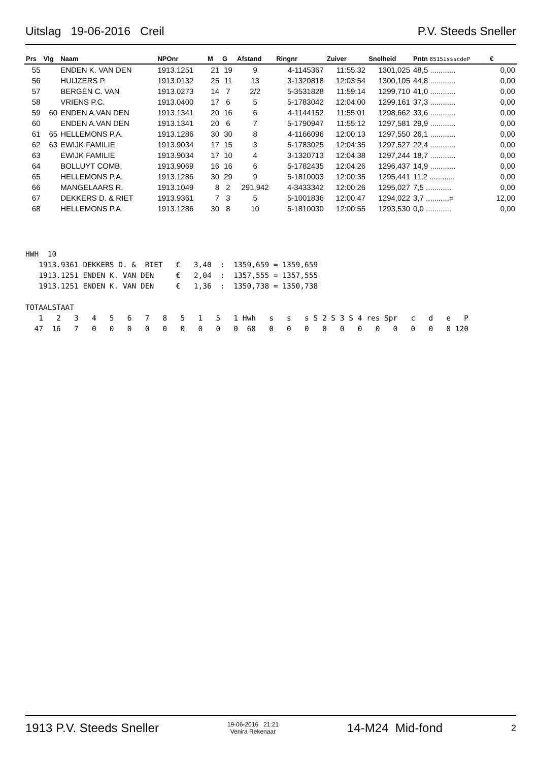Uitslag 19-06-2016 Creil P.V. Steeds Sneller
| Prs | Vlg | Naam | NPOnr | M | G | Afstand | Ringnr | Zuiver | Snelheid | Pntn 85151ssscdeP | € |
| --- | --- | --- | --- | --- | --- | --- | --- | --- | --- | --- | --- |
| 55 | | ENDEN K. VAN DEN | 1913.1251 | 21 | 19 | 9 | 4-1145367 | 11:55:32 | 1301,025 | 48,5 ............ | 0,00 |
| 56 | | HUIJZERS P. | 1913.0132 | 25 | 11 | 13 | 3-1320818 | 12:03:54 | 1300,105 | 44,8 ............ | 0,00 |
| 57 | | BERGEN C. VAN | 1913.0273 | 14 | 7 | 2/2 | 5-3531828 | 11:59:14 | 1299,710 | 41,0 ............ | 0,00 |
| 58 | | VRIENS P.C. | 1913.0400 | 17 | 6 | 5 | 5-1783042 | 12:04:00 | 1299,161 | 37,3 ............ | 0,00 |
| 59 | 60 | ENDEN A.VAN DEN | 1913.1341 | 20 | 16 | 6 | 4-1144152 | 11:55:01 | 1298,662 | 33,6 ............ | 0,00 |
| 60 | | ENDEN A.VAN DEN | 1913.1341 | 20 | 6 | 7 | 5-1790947 | 11:55:12 | 1297,581 | 29,9 ............ | 0,00 |
| 61 | 65 | HELLEMONS P.A. | 1913.1286 | 30 | 30 | 8 | 4-1166096 | 12:00:13 | 1297,550 | 26,1 ............ | 0,00 |
| 62 | 63 | EWIJK FAMILIE | 1913.9034 | 17 | 15 | 3 | 5-1783025 | 12:04:35 | 1297,527 | 22,4 ............ | 0,00 |
| 63 | | EWIJK FAMILIE | 1913.9034 | 17 | 10 | 4 | 3-1320713 | 12:04:38 | 1297,244 | 18,7 ............ | 0,00 |
| 64 | | BOLLUYT COMB. | 1913.9069 | 16 | 16 | 6 | 5-1782435 | 12:04:26 | 1296,437 | 14,9 ............ | 0,00 |
| 65 | | HELLEMONS P.A. | 1913.1286 | 30 | 29 | 9 | 5-1810003 | 12:00:35 | 1295,441 | 11,2 ............ | 0,00 |
| 66 | | MANGELAARS R. | 1913.1049 | 8 | 2 | 291,942 | 4-3433342 | 12:00:26 | 1295,027 | 7,5 ............ | 0,00 |
| 67 | | DEKKERS D. & RIET | 1913.9361 | 7 | 3 | 5 | 5-1001836 | 12:00:47 | 1294,022 | 3,7 ...........= | 12,00 |
| 68 | | HELLEMONS P.A. | 1913.1286 | 30 | 8 | 10 | 5-1810030 | 12:00:55 | 1293,530 | 0,0 ............ | 0,00 |
HWH  10
   1913.9361 DEKKERS D. &  RIET   €   3,40  :  1359,659 = 1359,659
   1913.1251 ENDEN K. VAN DEN     €   2,04  :  1357,555 = 1357,555
   1913.1251 ENDEN K. VAN DEN     €   1,36  :  1350,738 = 1350,738

TOTAALSTAAT
   1   2   3   4   5   6   7   8   5   1   5   1 Hwh   s   s   s S 2 S 3 S 4 res Spr   c   d   e   P
  47  16   7   0   0   0   0   0   0   0   0   0  68   0   0   0   0   0   0   0   0   0   0   0 120
1913 P.V. Steeds Sneller 19-06-2016 21:21
Venira Rekenaar 14-M24 Mid-fond 2